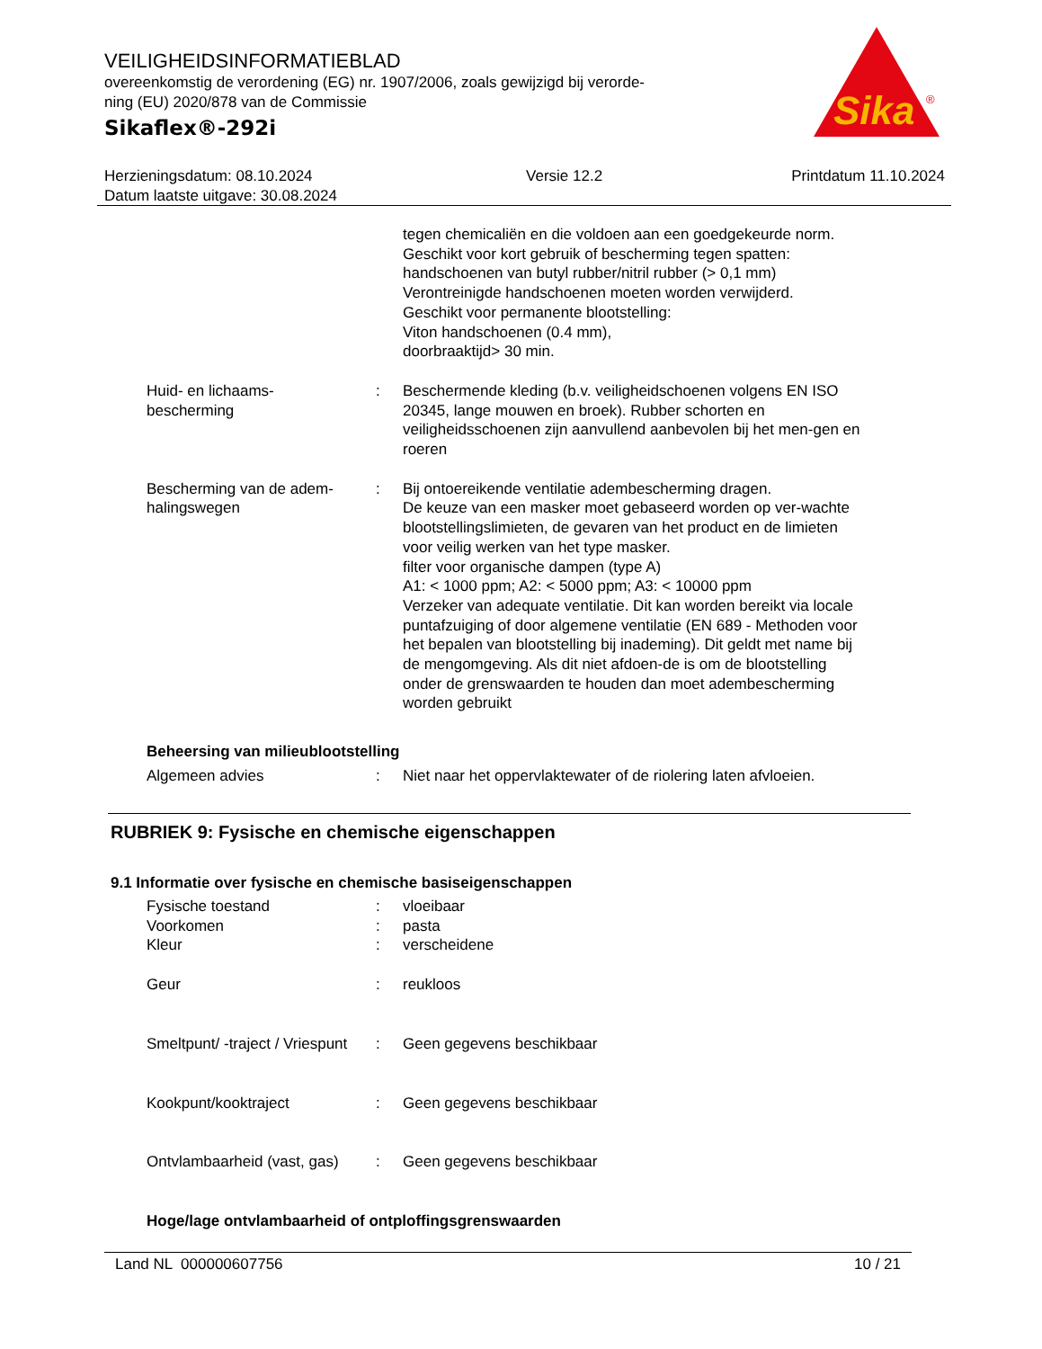VEILIGHEIDSINFORMATIEBLAD
overeenkomstig de verordening (EG) nr. 1907/2006, zoals gewijzigd bij verorde-
ning (EU) 2020/878 van de Commissie
Sikaflex®-292i
Sika
®
Herzieningsdatum: 08.10.2024
Datum laatste uitgave: 30.08.2024
Versie 12.2 Printdatum 11.10.2024
tegen chemicaliën en die voldoen aan een goedgekeurde norm.
Geschikt voor kort gebruik of bescherming tegen spatten:
handschoenen van butyl rubber/nitril rubber (> 0,1 mm)
Verontreinigde handschoenen moeten worden verwijderd.
Geschikt voor permanente blootstelling:
Viton handschoenen (0.4 mm),
doorbraaktijd> 30 min.
Huid- en lichaams-
bescherming
: Beschermende kleding (b.v. veiligheidschoenen volgens EN ISO 20345, lange mouwen en broek). Rubber schorten en veiligheidsschoenen zijn aanvullend aanbevolen bij het men-gen en roeren
Bescherming van de adem-
halingswegen
: Bij ontoereikende ventilatie adembescherming dragen.
De keuze van een masker moet gebaseerd worden op ver-wachte blootstellingslimieten, de gevaren van het product en de limieten voor veilig werken van het type masker.
filter voor organische dampen (type A)
A1: < 1000 ppm; A2: < 5000 ppm; A3: < 10000 ppm
Verzeker van adequate ventilatie. Dit kan worden bereikt via locale puntafzuiging of door algemene ventilatie (EN 689 - Methoden voor het bepalen van blootstelling bij inademing). Dit geldt met name bij de mengomgeving. Als dit niet afdoen-de is om de blootstelling onder de grenswaarden te houden dan moet adembescherming worden gebruikt
Beheersing van milieublootstelling
Algemeen advies : Niet naar het oppervlaktewater of de riolering laten afvloeien.
RUBRIEK 9: Fysische en chemische eigenschappen
9.1 Informatie over fysische en chemische basiseigenschappen
Fysische toestand : vloeibaar
Voorkomen : pasta
Kleur : verscheidene
Geur : reukloos
Smeltpunt/ -traject / Vriespunt
: Geen gegevens beschikbaar
Kookpunt/kooktraject : Geen gegevens beschikbaar
Ontvlambaarheid (vast, gas)
: Geen gegevens beschikbaar
Hoge/lage ontvlambaarheid of ontploffingsgrenswaarden
Land NL 000000607756 10 / 21